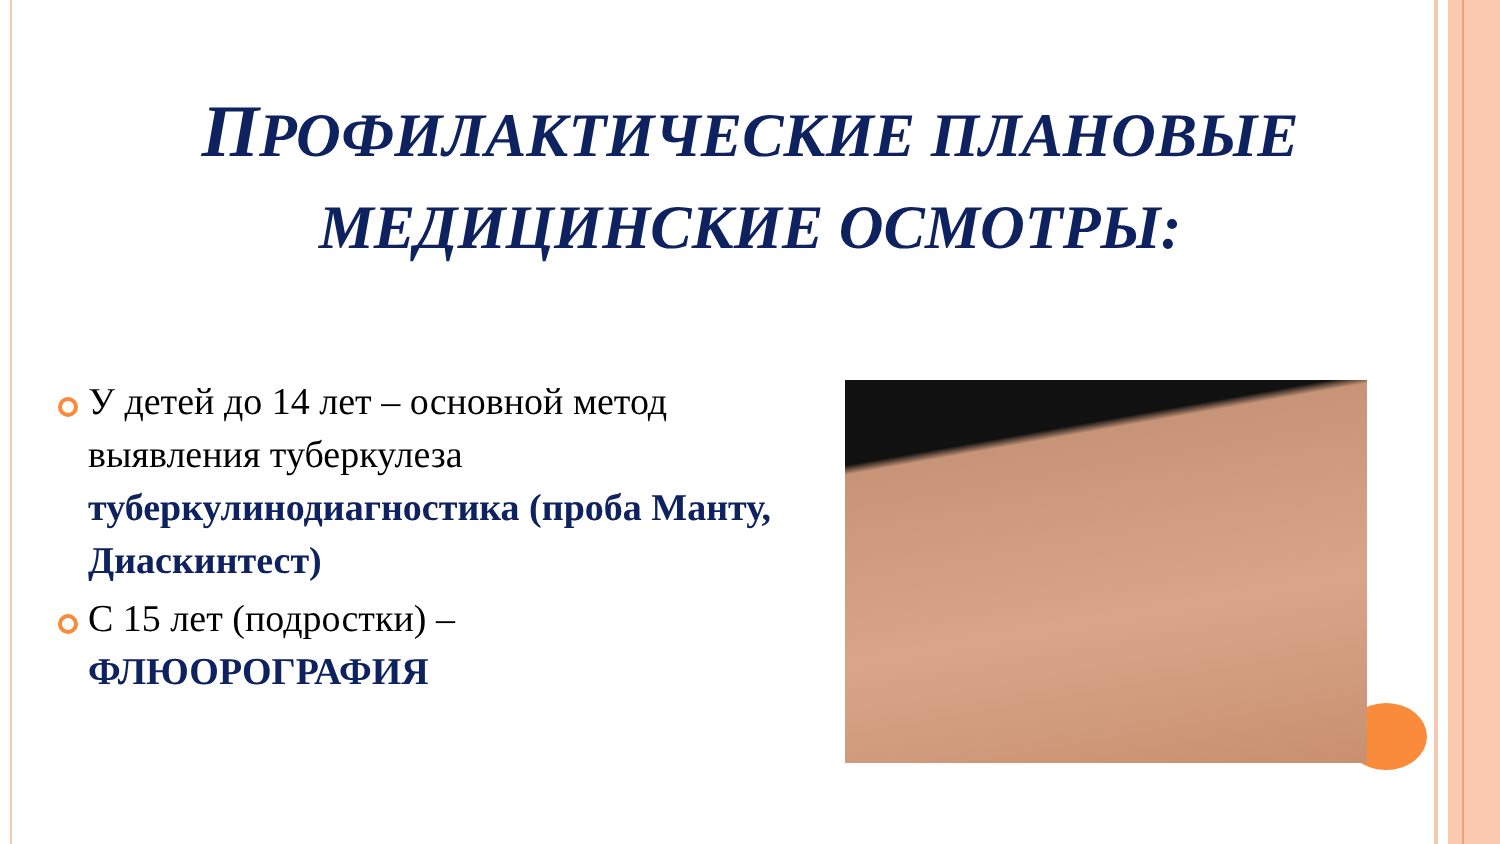ПРОФИЛАКТИЧЕСКИЕ ПЛАНОВЫЕ
МЕДИЦИНСКИЕ ОСМОТРЫ:
У детей до 14 лет – основной метод выявления туберкулеза туберкулинодиагностика (проба Манту, Диаскинтест)
С 15 лет (подростки) – ФЛЮОРОГРАФИЯ